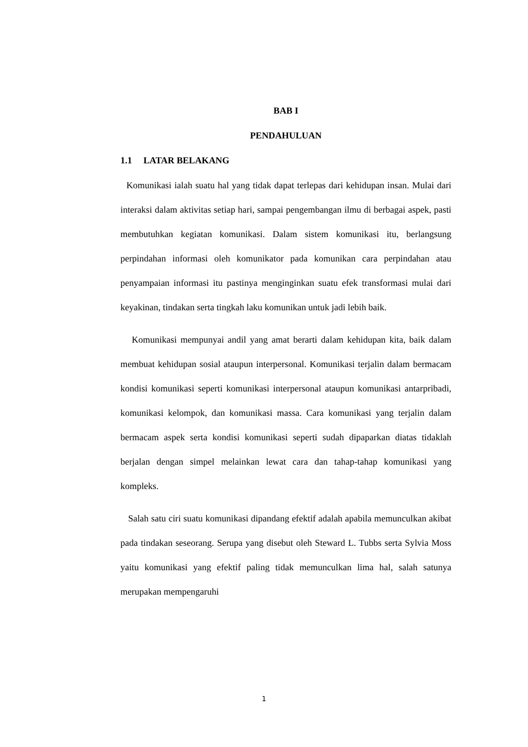BAB I
PENDAHULUAN
1.1 LATAR BELAKANG
Komunikasi ialah suatu hal yang tidak dapat terlepas dari kehidupan insan. Mulai dari interaksi dalam aktivitas setiap hari, sampai pengembangan ilmu di berbagai aspek, pasti membutuhkan kegiatan komunikasi. Dalam sistem komunikasi itu, berlangsung perpindahan informasi oleh komunikator pada komunikan cara perpindahan atau penyampaian informasi itu pastinya menginginkan suatu efek transformasi mulai dari keyakinan, tindakan serta tingkah laku komunikan untuk jadi lebih baik.
Komunikasi mempunyai andil yang amat berarti dalam kehidupan kita, baik dalam membuat kehidupan sosial ataupun interpersonal. Komunikasi terjalin dalam bermacam kondisi komunikasi seperti komunikasi interpersonal ataupun komunikasi antarpribadi, komunikasi kelompok, dan komunikasi massa. Cara komunikasi yang terjalin dalam bermacam aspek serta kondisi komunikasi seperti sudah dipaparkan diatas tidaklah berjalan dengan simpel melainkan lewat cara dan tahap-tahap komunikasi yang kompleks.
Salah satu ciri suatu komunikasi dipandang efektif adalah apabila memunculkan akibat pada tindakan seseorang. Serupa yang disebut oleh Steward L. Tubbs serta Sylvia Moss yaitu komunikasi yang efektif paling tidak memunculkan lima hal, salah satunya merupakan mempengaruhi
1